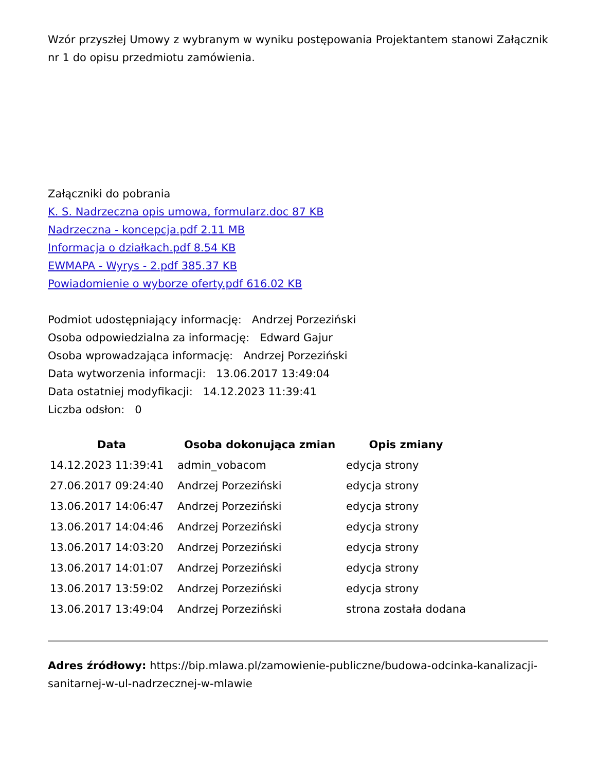Wzór przyszłej Umowy z wybranym w wyniku postępowania Projektantem stanowi Załącznik nr 1 do opisu przedmiotu zamówienia.
Załączniki do pobrania
K. S. Nadrzeczna opis umowa, formularz.doc 87 KB
Nadrzeczna - koncepcja.pdf 2.11 MB
Informacja o działkach.pdf 8.54 KB
EWMAPA - Wyrys - 2.pdf 385.37 KB
Powiadomienie o wyborze oferty.pdf 616.02 KB
Podmiot udostępniający informację: Andrzej Porzeziński
Osoba odpowiedzialna za informację: Edward Gajur
Osoba wprowadzająca informację: Andrzej Porzeziński
Data wytworzenia informacji: 13.06.2017 13:49:04
Data ostatniej modyfikacji: 14.12.2023 11:39:41
Liczba odsłon: 0
| Data | Osoba dokonująca zmian | Opis zmiany |
| --- | --- | --- |
| 14.12.2023 11:39:41 | admin_vobacom | edycja strony |
| 27.06.2017 09:24:40 | Andrzej Porzeziński | edycja strony |
| 13.06.2017 14:06:47 | Andrzej Porzeziński | edycja strony |
| 13.06.2017 14:04:46 | Andrzej Porzeziński | edycja strony |
| 13.06.2017 14:03:20 | Andrzej Porzeziński | edycja strony |
| 13.06.2017 14:01:07 | Andrzej Porzeziński | edycja strony |
| 13.06.2017 13:59:02 | Andrzej Porzeziński | edycja strony |
| 13.06.2017 13:49:04 | Andrzej Porzeziński | strona została dodana |
Adres źródłowy: https://bip.mlawa.pl/zamowienie-publiczne/budowa-odcinka-kanalizacji-sanitarnej-w-ul-nadrzecznej-w-mlawie